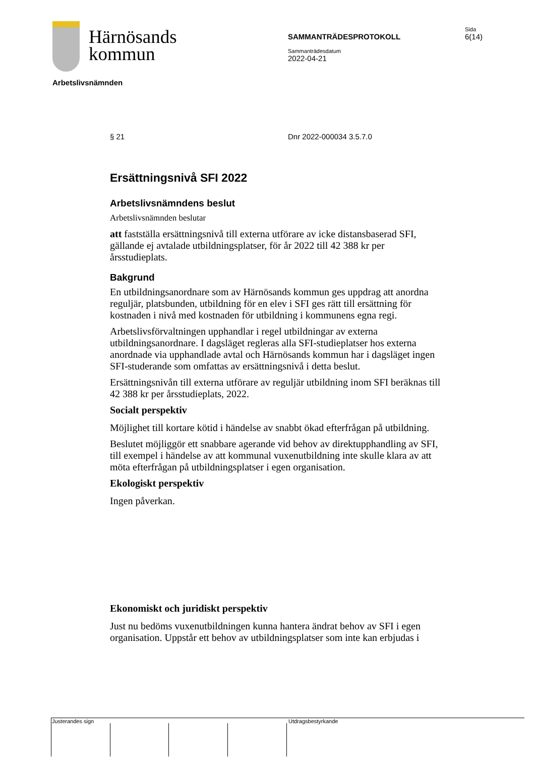Härnösands
kommun
SAMMANTRÄDESPROTOKOLL
Sammanträdesdatum
2022-04-21
Sida
6(14)
Arbetslivsnämnden
§ 21 Dnr 2022-000034 3.5.7.0
Ersättningsnivå SFI 2022
Arbetslivsnämndens beslut
Arbetslivsnämnden beslutar
att fastställa ersättningsnivå till externa utförare av icke distansbaserad SFI, gällande ej avtalade utbildningsplatser, för år 2022 till 42 388 kr per årsstudieplats.
Bakgrund
En utbildningsanordnare som av Härnösands kommun ges uppdrag att anordna reguljär, platsbunden, utbildning för en elev i SFI ges rätt till ersättning för kostnaden i nivå med kostnaden för utbildning i kommunens egna regi.
Arbetslivsförvaltningen upphandlar i regel utbildningar av externa utbildningsanordnare. I dagsläget regleras alla SFI-studieplatser hos externa anordnade via upphandlade avtal och Härnösands kommun har i dagsläget ingen SFI-studerande som omfattas av ersättningsnivå i detta beslut.
Ersättningsnivån till externa utförare av reguljär utbildning inom SFI beräknas till 42 388 kr per årsstudieplats, 2022.
Socialt perspektiv
Möjlighet till kortare kötid i händelse av snabbt ökad efterfrågan på utbildning.
Beslutet möjliggör ett snabbare agerande vid behov av direktupphandling av SFI, till exempel i händelse av att kommunal vuxenutbildning inte skulle klara av att möta efterfrågan på utbildningsplatser i egen organisation.
Ekologiskt perspektiv
Ingen påverkan.
Ekonomiskt och juridiskt perspektiv
Just nu bedöms vuxenutbildningen kunna hantera ändrat behov av SFI i egen organisation. Uppstår ett behov av utbildningsplatser som inte kan erbjudas i
Justerandes sign Utdragsbestyrkande